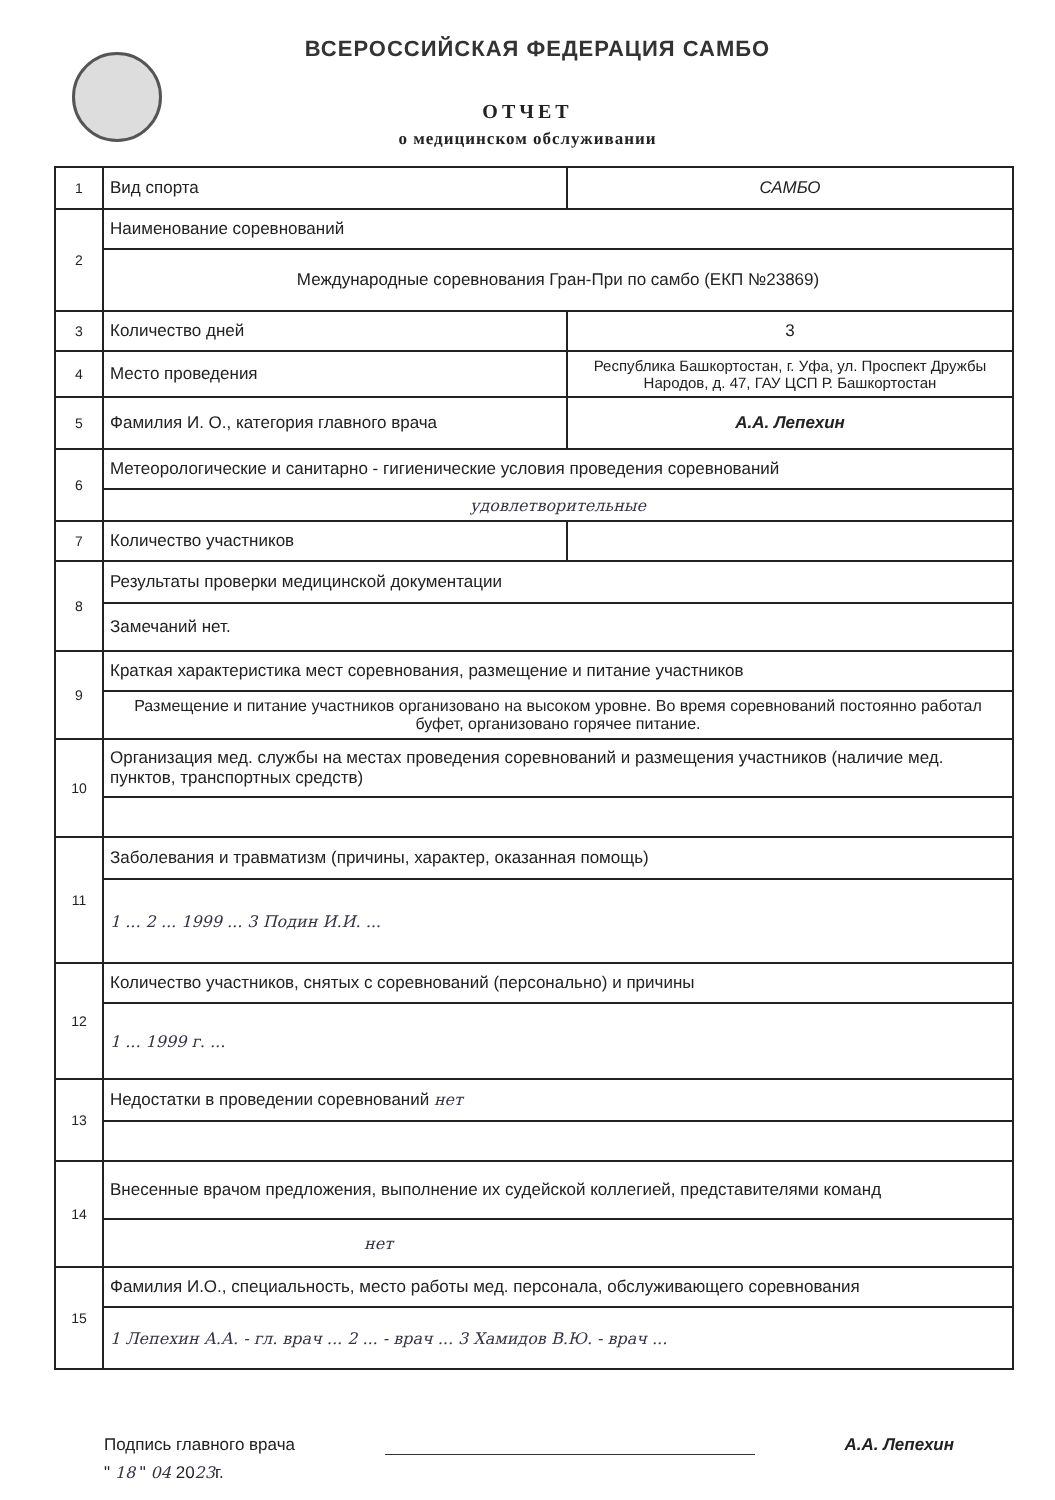ВСЕРОССИЙСКАЯ ФЕДЕРАЦИЯ САМБО
ОТЧЕТ
о медицинском обслуживании
| 1 | Вид спорта | САМБО |
| 2 | Наименование соревнований | |
| | Международные соревнования Гран-При по самбо (ЕКП №23869) | |
| 3 | Количество дней | 3 |
| 4 | Место проведения | Республика Башкортостан, г. Уфа, ул. Проспект Дружбы Народов, д. 47, ГАУ ЦСП Р. Башкортостан |
| 5 | Фамилия И. О., категория главного врача | А.А. Лепехин |
| 6 | Метеорологические и санитарно - гигиенические условия проведения соревнований | |
| | удовлетворительные | |
| 7 | Количество участников | |
| 8 | Результаты проверки медицинской документации | |
| | Замечаний нет. | |
| 9 | Краткая характеристика мест соревнования, размещение и питание участников | |
| | Размещение и питание участников организовано на высоком уровне. Во время соревнований постоянно работал буфет, организовано горячее питание. | |
| 10 | Организация мед. службы на местах проведения соревнований и размещения участников (наличие мед. пунктов, транспортных средств) | |
| 11 | Заболевания и травматизм (причины, характер, оказанная помощь) | |
| | 1 ... 2 ... 1999 ... 3 Подин И.И. ... | |
| 12 | Количество участников, снятых с соревнований (персонально) и причины | |
| | 1 ... 1999 г. ... | |
| 13 | Недостатки в проведении соревнований нет | |
| 14 | Внесенные врачом предложения, выполнение их судейской коллегией, представителями команд | |
| | нет | |
| 15 | Фамилия И.О., специальность, место работы мед. персонала, обслуживающего соревнования | |
| | 1 Лепехин А.А. - гл. врач ... 2 ... - врач ... 3 Хамидов В.Ю. - врач ... | |
Подпись главного врача А.А. Лепехин
" 18 " 04 2023г.